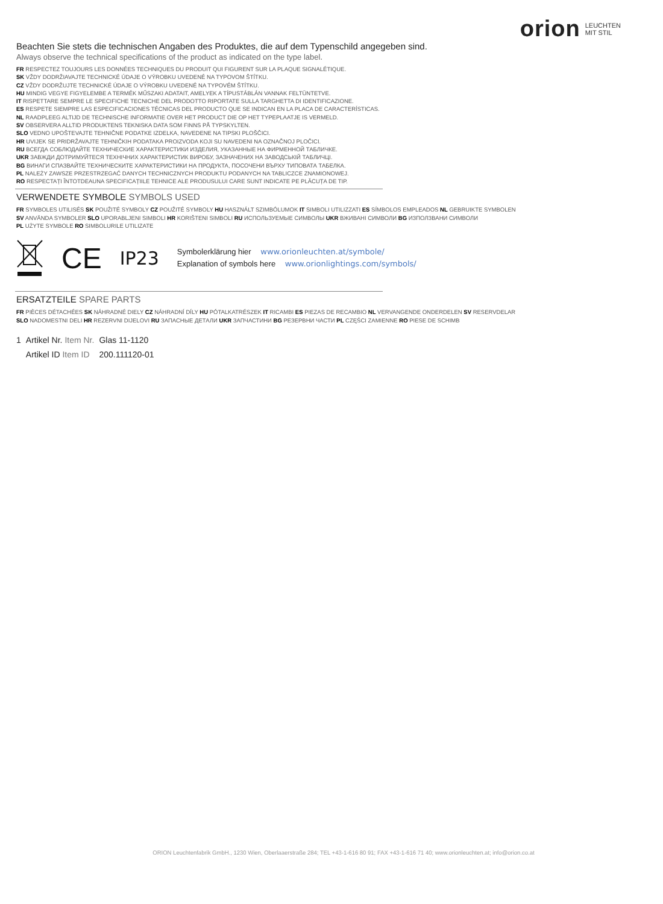orion LEUCHTEN
MIT STIL
Beachten Sie stets die technischen Angaben des Produktes, die auf dem Typenschild angegeben sind.
Always observe the technical specifications of the product as indicated on the type label.
FR RESPECTEZ TOUJOURS LES DONNÉES TECHNIQUES DU PRODUIT QUI FIGURENT SUR LA PLAQUE SIGNALÉTIQUE.
SK VŽDY DODRŽIAVAJTE TECHNICKÉ ÚDAJE O VÝROBKU UVEDENÉ NA TYPOVOM ŠTÍTKU.
CZ VŽDY DODRŽUJTE TECHNICKÉ ÚDAJE O VÝROBKU UVEDENÉ NA TYPOVÉM ŠTÍTKU.
HU MINDIG VEGYE FIGYELEMBE A TERMÉK MŰSZAKI ADATAIT, AMELYEK A TÍPUSTÁBLÁN VANNAK FELTÜNTETVE.
IT RISPETTARE SEMPRE LE SPECIFICHE TECNICHE DEL PRODOTTO RIPORTATE SULLA TARGHETTA DI IDENTIFICAZIONE.
ES RESPETE SIEMPRE LAS ESPECIFICACIONES TÉCNICAS DEL PRODUCTO QUE SE INDICAN EN LA PLACA DE CARACTERÍSTICAS.
NL RAADPLEEG ALTIJD DE TECHNISCHE INFORMATIE OVER HET PRODUCT DIE OP HET TYPEPLAATJE IS VERMELD.
SV OBSERVERA ALLTID PRODUKTENS TEKNISKA DATA SOM FINNS PÅ TYPSKYLTEN.
SLO VEDNO UPOŠTEVAJTE TEHNIČNE PODATKE IZDELKA, NAVEDENE NA TIPSKI PLOŠČICI.
HR UVIJEK SE PRIDRŽAVAJTE TEHNIČKIH PODATAKA PROIZVODA KOJI SU NAVEDENI NA OZNAČNOJ PLOČICI.
RU ВСЕГДА СОБЛЮДАЙТЕ ТЕХНИЧЕСКИЕ ХАРАКТЕРИСТИКИ ИЗДЕЛИЯ, УКАЗАННЫЕ НА ФИРМЕННОЙ ТАБЛИЧКЕ.
UKR ЗАВЖДИ ДОТРИМУЙТЕСЯ ТЕХНІЧНИХ ХАРАКТЕРИСТИК ВИРОБУ, ЗАЗНАЧЕНИХ НА ЗАВОДСЬКІЙ ТАБЛИЧЦІ.
BG ВИНАГИ СПАЗВАЙТЕ ТЕХНИЧЕСКИТЕ ХАРАКТЕРИСТИКИ НА ПРОДУКТА, ПОСОЧЕНИ ВЪРХУ ТИПОВАТА ТАБЕЛКА.
PL NALEŻY ZAWSZE PRZESTRZEGAĆ DANYCH TECHNICZNYCH PRODUKTU PODANYCH NA TABLICZCE ZNAMIONOWEJ.
RO RESPECTAȚI ÎNTOTDEAUNA SPECIFICAȚIILE TEHNICE ALE PRODUSULUI CARE SUNT INDICATE PE PLĂCUȚA DE TIP.
VERWENDETE SYMBOLE SYMBOLS USED
FR SYMBOLES UTILISÉS SK POUŽITÉ SYMBOLY CZ POUŽITÉ SYMBOLY HU HASZNÁLT SZIMBÓLUMOK IT SIMBOLI UTILIZZATI ES SÍMBOLOS EMPLEADOS NL GEBRUIKTE SYMBOLEN
SV ANVÄNDA SYMBOLER SLO UPORABLJENI SIMBOLI HR KORIŠTENI SIMBOLI RU ИСПОЛЬЗУЕМЫЕ СИМВОЛЫ UKR ВЖИВАНІ СИМВОЛИ BG ИЗПОЛЗВАНИ СИМВОЛИ
PL UŻYTE SYMBOLE RO SIMBOLURILE UTILIZATE
CE IP23
Symbolerklärung hier www.orionleuchten.at/symbole/
Explanation of symbols here www.orionlightings.com/symbols/
ERSATZTEILE SPARE PARTS
FR PIÈCES DÉTACHÉES SK NÁHRADNÉ DIELY CZ NÁHRADNÍ DÍLY HU PÓTALKATRÉSZEK IT RICAMBI ES PIEZAS DE RECAMBIO NL VERVANGENDE ONDERDELEN SV RESERVDELAR
SLO NADOMESTNI DELI HR REZERVNI DIJELOVI RU ЗАПАСНЫЕ ДЕТАЛИ UKR ЗАПЧАСТИНИ BG РЕЗЕРВНИ ЧАСТИ PL CZĘŚCI ZAMIENNE RO PIESE DE SCHIMB
| 1 | Artikel Nr. Item Nr. | Glas 11-1120 |
| | Artikel ID Item ID | 200.111120-01 |
ORION Leuchtenfabrik GmbH., 1230 Wien, Oberlaaerstraße 284; TEL +43-1-616 80 91; FAX +43-1-616 71 40; www.orionleuchten.at; info@orion.co.at